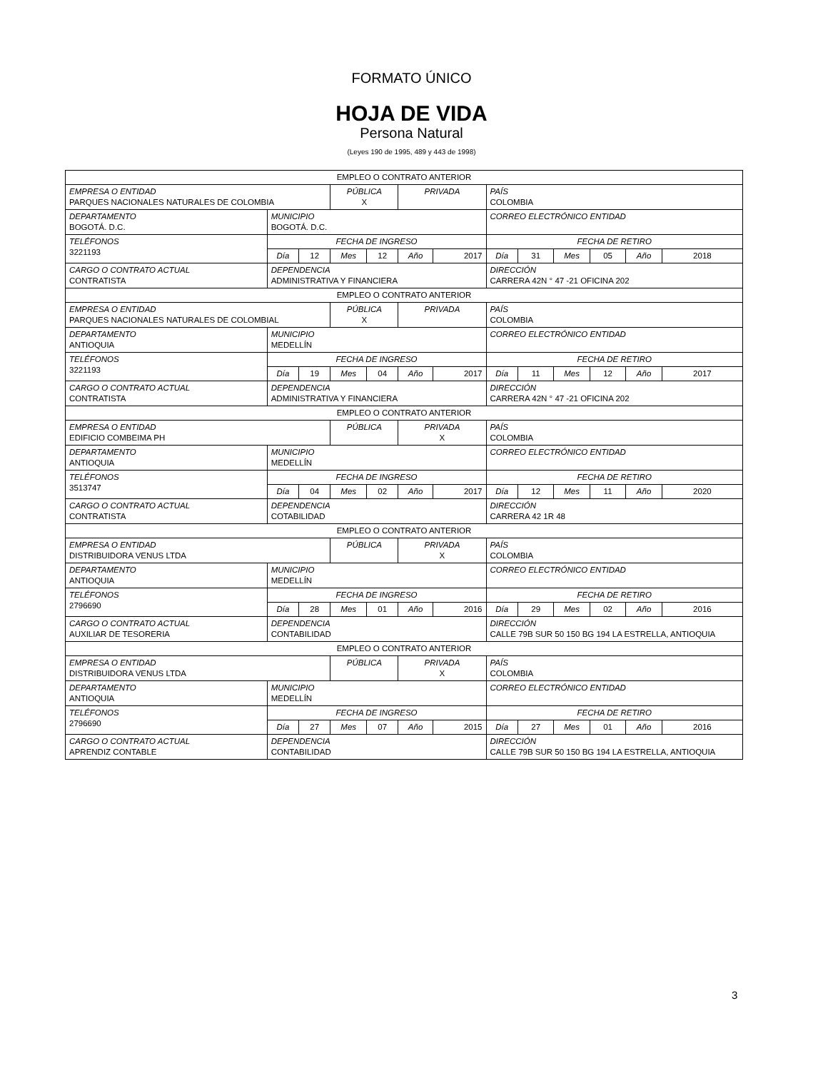FORMATO ÚNICO
HOJA DE VIDA
Persona Natural
(Leyes 190 de 1995, 489 y 443 de 1998)
| EMPLEO O CONTRATO ANTERIOR | | | | | | | | | | | | |
| EMPRESA O ENTIDAD PARQUES NACIONALES NATURALES DE COLOMBIA | | | PÚBLICA X | | PRIVADA | | PAÍS COLOMBIA | | | | | |
| DEPARTAMENTO BOGOTÁ. D.C. | MUNICIPIO BOGOTÁ. D.C. | | | | | | CORREO ELECTRÓNICO ENTIDAD | | | | | |
| TELÉFONOS 3221193 | FECHA DE INGRESO | | | | | | FECHA DE RETIRO | | | | | |
| | Día | 12 | Mes | 12 | Año | 2017 | Día | 31 | Mes | 05 | Año | 2018 |
| CARGO O CONTRATO ACTUAL CONTRATISTA | DEPENDENCIA ADMINISTRATIVA Y FINANCIERA | | | | | | DIRECCIÓN CARRERA 42N ° 47 -21 OFICINA 202 | | | | | |
| EMPLEO O CONTRATO ANTERIOR | | | | | | | | | | | | |
| EMPRESA O ENTIDAD PARQUES NACIONALES NATURALES DE COLOMBIAL | | | PÚBLICA X | | PRIVADA | | PAÍS COLOMBIA | | | | | |
| DEPARTAMENTO ANTIOQUIA | MUNICIPIO MEDELLÍN | | | | | | CORREO ELECTRÓNICO ENTIDAD | | | | | |
| TELÉFONOS 3221193 | FECHA DE INGRESO | | | | | | FECHA DE RETIRO | | | | | |
| | Día | 19 | Mes | 04 | Año | 2017 | Día | 11 | Mes | 12 | Año | 2017 |
| CARGO O CONTRATO ACTUAL CONTRATISTA | DEPENDENCIA ADMINISTRATIVA Y FINANCIERA | | | | | | DIRECCIÓN CARRERA 42N ° 47 -21 OFICINA 202 | | | | | |
| EMPLEO O CONTRATO ANTERIOR | | | | | | | | | | | | |
| EMPRESA O ENTIDAD EDIFICIO COMBEIMA PH | | | PÚBLICA | | PRIVADA X | | PAÍS COLOMBIA | | | | | |
| DEPARTAMENTO ANTIOQUIA | MUNICIPIO MEDELLÍN | | | | | | CORREO ELECTRÓNICO ENTIDAD | | | | | |
| TELÉFONOS 3513747 | FECHA DE INGRESO | | | | | | FECHA DE RETIRO | | | | | |
| | Día | 04 | Mes | 02 | Año | 2017 | Día | 12 | Mes | 11 | Año | 2020 |
| CARGO O CONTRATO ACTUAL CONTRATISTA | DEPENDENCIA COTABILIDAD | | | | | | DIRECCIÓN CARRERA 42 1R 48 | | | | | |
| EMPLEO O CONTRATO ANTERIOR | | | | | | | | | | | | |
| EMPRESA O ENTIDAD DISTRIBUIDORA VENUS LTDA | | | PÚBLICA | | PRIVADA X | | PAÍS COLOMBIA | | | | | |
| DEPARTAMENTO ANTIOQUIA | MUNICIPIO MEDELLÍN | | | | | | CORREO ELECTRÓNICO ENTIDAD | | | | | |
| TELÉFONOS 2796690 | FECHA DE INGRESO | | | | | | FECHA DE RETIRO | | | | | |
| | Día | 28 | Mes | 01 | Año | 2016 | Día | 29 | Mes | 02 | Año | 2016 |
| CARGO O CONTRATO ACTUAL AUXILIAR DE TESORERIA | DEPENDENCIA CONTABILIDAD | | | | | | DIRECCIÓN CALLE 79B SUR 50 150 BG 194 LA ESTRELLA, ANTIOQUIA | | | | | |
| EMPLEO O CONTRATO ANTERIOR | | | | | | | | | | | | |
| EMPRESA O ENTIDAD DISTRIBUIDORA VENUS LTDA | | | PÚBLICA | | PRIVADA X | | PAÍS COLOMBIA | | | | | |
| DEPARTAMENTO ANTIOQUIA | MUNICIPIO MEDELLÍN | | | | | | CORREO ELECTRÓNICO ENTIDAD | | | | | |
| TELÉFONOS 2796690 | FECHA DE INGRESO | | | | | | FECHA DE RETIRO | | | | | |
| | Día | 27 | Mes | 07 | Año | 2015 | Día | 27 | Mes | 01 | Año | 2016 |
| CARGO O CONTRATO ACTUAL APRENDIZ CONTABLE | DEPENDENCIA CONTABILIDAD | | | | | | DIRECCIÓN CALLE 79B SUR 50 150 BG 194 LA ESTRELLA, ANTIOQUIA | | | | | |
3